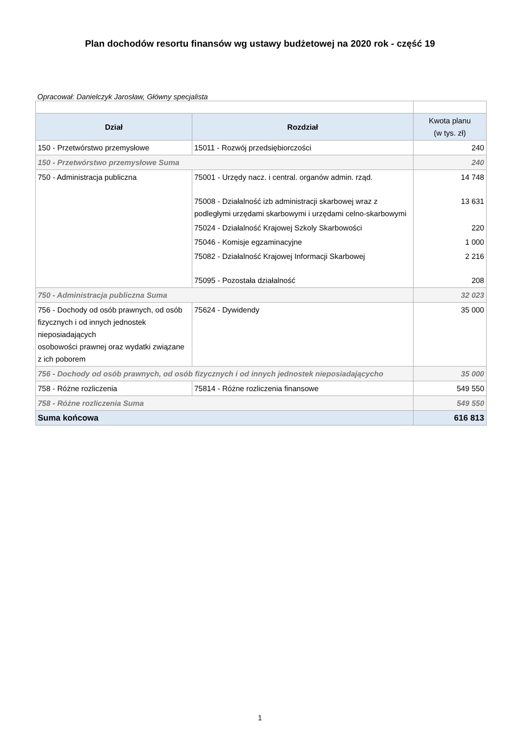Plan dochodów resortu finansów wg ustawy budżetowej na 2020 rok - część 19
Opracował: Danielczyk Jarosław, Główny specjalista
| Dział | Rozdział | Kwota planu (w tys. zł) |
| --- | --- | --- |
| 150 - Przetwórstwo przemysłowe | 15011 - Rozwój przedsiębiorczości | 240 |
| 150 - Przetwórstwo przemysłowe Suma | | 240 |
| 750 - Administracja publiczna | 75001 - Urzędy nacz. i central. organów admin. rząd. | 14 748 |
| | 75008 - Działalność izb administracji skarbowej wraz z podległymi urzędami skarbowymi i urzędami celno-skarbowymi | 13 631 |
| | 75024 - Działalność Krajowej Szkoly Skarbowości | 220 |
| | 75046 - Komisje egzaminacyjne | 1 000 |
| | 75082 - Działalność Krajowej Informacji Skarbowej | 2 216 |
| | 75095 - Pozostała działalność | 208 |
| 750 - Administracja publiczna Suma | | 32 023 |
| 756 - Dochody od osób prawnych, od osób fizycznych i od innych jednostek nieposiadających osobowości prawnej oraz wydatki związane z ich poborem | 75624 - Dywidendy | 35 000 |
| 756 - Dochody od osób prawnych, od osób fizycznych i od innych jednostek nieposiadającycho | | 35 000 |
| 758 - Różne rozliczenia | 75814 - Różne rozliczenia finansowe | 549 550 |
| 758 - Różne rozliczenia Suma | | 549 550 |
| Suma końcowa | | 616 813 |
1